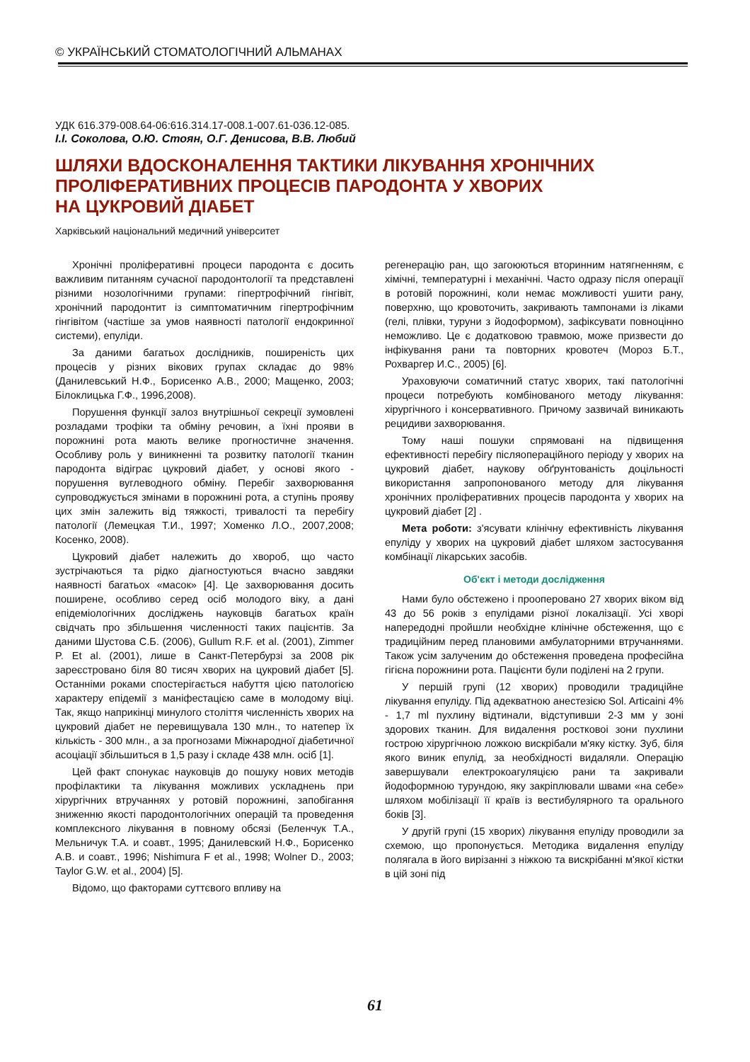© УКРАЇНСЬКИЙ СТОМАТОЛОГІЧНИЙ АЛЬМАНАХ
УДК 616.379-008.64-06:616.314.17-008.1-007.61-036.12-085.
І.І. Соколова, О.Ю. Стоян, О.Г. Денисова, В.В. Любий
ШЛЯХИ ВДОСКОНАЛЕННЯ ТАКТИКИ ЛІКУВАННЯ ХРОНІЧНИХ
ПРОЛІФЕРАТИВНИХ ПРОЦЕСІВ ПАРОДОНТА У ХВОРИХ
НА ЦУКРОВИЙ ДІАБЕТ
Харківський національний медичний університет
Хронічні проліферативні процеси пародонта є досить важливим питанням сучасної пародонтології та представлені різними нозологічними групами: гіпертрофічний гінгівіт, хронічний пародонтит із симптоматичним гіпертрофічним гінгівітом (частіше за умов наявності патології ендокринної системи), епуліди.
За даними багатьох дослідників, поширеність цих процесів у різних вікових групах складає до 98% (Данилевський Н.Ф., Борисенко А.В., 2000; Мащенко, 2003; Білоклицька Г.Ф., 1996,2008).
Порушення функції залоз внутрішньої секреції зумовлені розладами трофіки та обміну речовин, а їхні прояви в порожнині рота мають велике прогностичне значення. Особливу роль у виникненні та розвитку патології тканин пародонта відіграє цукровий діабет, у основі якого - порушення вуглеводного обміну. Перебіг захворювання супроводжується змінами в порожнині рота, а ступінь прояву цих змін залежить від тяжкості, тривалості та перебігу патології (Лемецкая Т.И., 1997; Хоменко Л.О., 2007,2008; Косенко, 2008).
Цукровий діабет належить до хвороб, що часто зустрічаються та рідко діагностуються вчасно завдяки наявності багатьох «масок» [4]. Це захворювання досить поширене, особливо серед осіб молодого віку, а дані епідеміологічних досліджень науковців багатьох країн свідчать про збільшення численності таких пацієнтів. За даними Шустова С.Б. (2006), Gullum R.F. et al. (2001), Zimmer P. Et al. (2001), лише в Санкт-Петербурзі за 2008 рік зареєстровано біля 80 тисяч хворих на цукровий діабет [5]. Останніми роками спостерігається набуття цією патологією характеру епідемії з маніфестацією саме в молодому віці. Так, якщо наприкінці минулого століття численність хворих на цукровий діабет не перевищувала 130 млн., то натепер їх кількість - 300 млн., а за прогнозами Міжнародної діабетичної асоціації збільшиться в 1,5 разу і складе 438 млн. осіб [1].
Цей факт спонукає науковців до пошуку нових методів профілактики та лікування можливих ускладнень при хірургічних втручаннях у ротовій порожнині, запобігання зниженню якості пародонтологічних операцій та проведення комплексного лікування в повному обсязі (Беленчук Т.А., Мельничук Т.А. и соавт., 1995; Данилевский Н.Ф., Борисенко А.В. и соавт., 1996; Nishimura F et al., 1998; Wolner D., 2003; Taylor G.W. et al., 2004) [5].
Відомо, що факторами суттєвого впливу на
регенерацію ран, що загоюються вторинним натягненням, є хімічні, температурні і механічні. Часто одразу після операції в ротовій порожнині, коли немає можливості ушити рану, поверхню, що кровоточить, закривають тампонами із ліками (гелі, плівки, туруни з йодоформом), зафіксувати повноцінно неможливо. Це є додатковою травмою, може призвести до інфікування рани та повторних кровотеч (Мороз Б.Т., Рохваргер И.С., 2005) [6].
Ураховуючи соматичний статус хворих, такі патологічні процеси потребують комбінованого методу лікування: хірургічного і консервативного. Причому зазвичай виникають рецидиви захворювання.
Тому наші пошуки спрямовані на підвищення ефективності перебігу післяопераційного періоду у хворих на цукровий діабет, наукову обґрунтованість доцільності використання запропонованого методу для лікування хронічних проліферативних процесів пародонта у хворих на цукровий діабет [2] .
Мета роботи: з'ясувати клінічну ефективність лікування епуліду у хворих на цукровий діабет шляхом застосування комбінації лікарських засобів.
Об'єкт і методи дослідження
Нами було обстежено і прооперовано 27 хворих віком від 43 до 56 років з епулідами різної локалізації. Усі хворі напередодні пройшли необхідне клінічне обстеження, що є традиційним перед плановими амбулаторними втручаннями. Також усім залученим до обстеження проведена професійна гігієна порожнини рота. Пацієнти були поділені на 2 групи.
У першій групі (12 хворих) проводили традиційне лікування епуліду. Під адекватною анестезією Sol. Articaini 4% - 1,7 ml пухлину відтинали, відступивши 2-3 мм у зоні здорових тканин. Для видалення ростковоі зони пухлини гострою хірургічною ложкою вискрібали м'яку кістку. Зуб, біля якого виник епулід, за необхідності видаляли. Операцію завершували електрокоагуляцією рани та закривали йодоформною турундою, яку закріплювали швами «на себе» шляхом мобілізації її країв із вестибулярного та орального боків [3].
У другій групі (15 хворих) лікування епуліду проводили за схемою, що пропонується. Методика видалення епуліду полягала в його вирізанні з ніжкою та вискрібанні м'якої кістки в цій зоні під
61